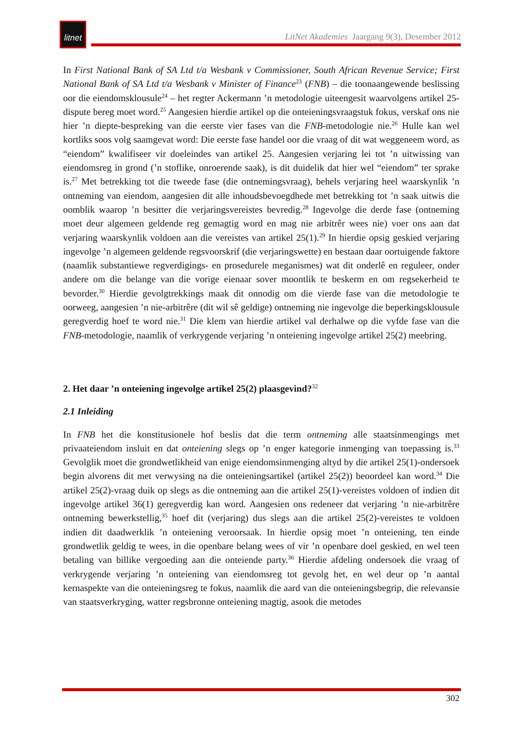litnet
LitNet Akademies Jaargang 9(3), Desember 2012
In First National Bank of SA Ltd t/a Wesbank v Commissioner, South African Revenue Service; First National Bank of SA Ltd t/a Wesbank v Minister of Finance<sup>23</sup> (FNB) – die toonaangewende beslissing oor die eiendomsklousule<sup>24</sup> – het regter Ackermann ’n metodologie uiteengesit waarvolgens artikel 25-dispute bereg moet word.<sup>25</sup> Aangesien hierdie artikel op die onteieningsvraagstuk fokus, verskaf ons nie hier ’n diepte-bespreking van die eerste vier fases van die FNB-metodologie nie.<sup>26</sup> Hulle kan wel kortliks soos volg saamgevat word: Die eerste fase handel oor die vraag of dit wat weggeneem word, as “eiendom” kwalifiseer vir doeleindes van artikel 25. Aangesien verjaring lei tot ’n uitwissing van eiendomsreg in grond (’n stoflike, onroerende saak), is dit duidelik dat hier wel “eiendom” ter sprake is.<sup>27</sup> Met betrekking tot die tweede fase (die ontnemingsvraag), behels verjaring heel waarskynlik ’n ontneming van eiendom, aangesien dit alle inhoudsbevoegdhede met betrekking tot ’n saak uitwis die oomblik waarop ’n besitter die verjaringsvereistes bevredig.<sup>28</sup> Ingevolge die derde fase (ontneming moet deur algemeen geldende reg gemagtig word en mag nie arbitrêr wees nie) voer ons aan dat verjaring waarskynlik voldoen aan die vereistes van artikel 25(1).<sup>29</sup> In hierdie opsig geskied verjaring ingevolge ’n algemeen geldende regsvoorskrif (die verjaringswette) en bestaan daar oortuigende faktore (naamlik substantiewe regverdigings- en prosedurele meganismes) wat dit onderlê en reguleer, onder andere om die belange van die vorige eienaar sover moontlik te beskerm en om regsekerheid te bevorder.<sup>30</sup> Hierdie gevolgtrekkings maak dit onnodig om die vierde fase van die metodologie te oorweeg, aangesien ’n nie-arbitrêre (dit wil sê geldige) ontneming nie ingevolge die beperkingsklousule geregverdig hoef te word nie.<sup>31</sup> Die klem van hierdie artikel val derhalwe op die vyfde fase van die FNB-metodologie, naamlik of verkrygende verjaring ’n onteiening ingevolge artikel 25(2) meebring.
2. Het daar ’n onteiening ingevolge artikel 25(2) plaasgevind?<sup>32</sup>
2.1 Inleiding
In FNB het die konstitusionele hof beslis dat die term ontneming alle staatsinmengings met privaateiendom insluit en dat onteiening slegs op ’n enger kategorie inmenging van toepassing is.<sup>33</sup> Gevolglik moet die grondwetlikheid van enige eiendomsinmenging altyd by die artikel 25(1)-ondersoek begin alvorens dit met verwysing na die onteieningsartikel (artikel 25(2)) beoordeel kan word.<sup>34</sup> Die artikel 25(2)-vraag duik op slegs as die ontneming aan die artikel 25(1)-vereistes voldoen of indien dit ingevolge artikel 36(1) geregverdig kan word. Aangesien ons redeneer dat verjaring ’n nie-arbitrêre ontneming bewerkstellig,<sup>35</sup> hoef dit (verjaring) dus slegs aan die artikel 25(2)-vereistes te voldoen indien dit daadwerklik ’n onteiening veroorsaak. In hierdie opsig moet ’n onteiening, ten einde grondwetlik geldig te wees, in die openbare belang wees of vir ’n openbare doel geskied, en wel teen betaling van billike vergoeding aan die onteiende party.<sup>36</sup> Hierdie afdeling ondersoek die vraag of verkrygende verjaring ’n onteiening van eiendomsreg tot gevolg het, en wel deur op ’n aantal kernaspekte van die onteieningsreg te fokus, naamlik die aard van die onteieningsbegrip, die relevansie van staatsverkryging, watter regsbronne onteiening magtig, asook die metodes
302